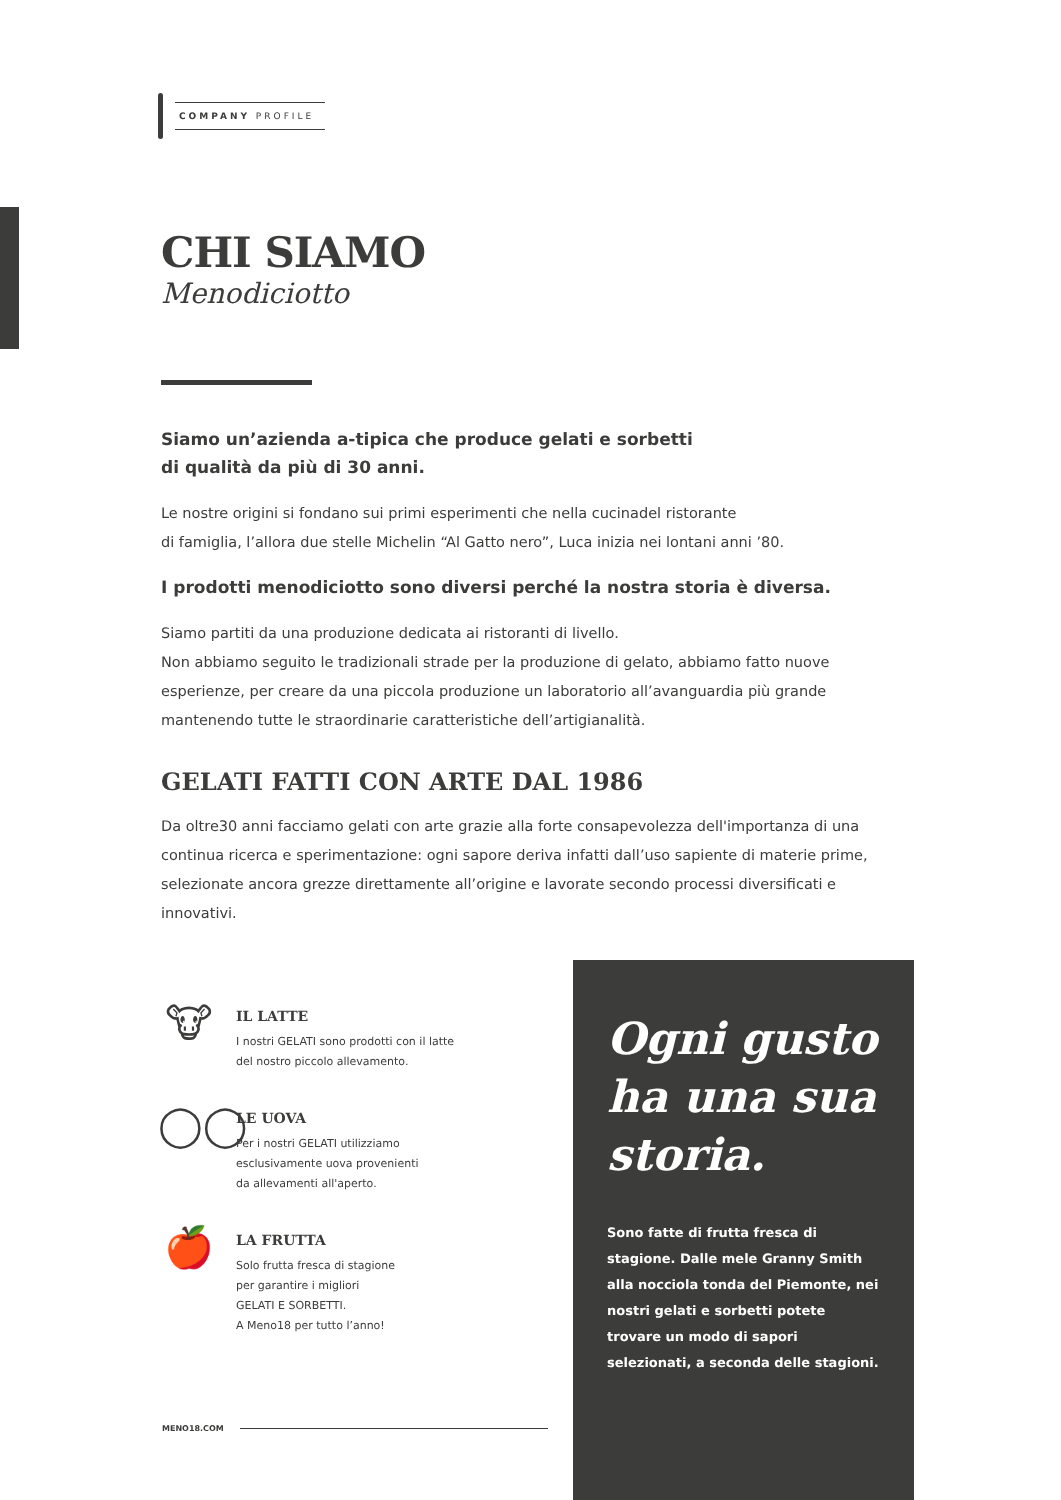COMPANY PROFILE
CHI SIAMO
Menodiciotto
Siamo un’azienda a-tipica che produce gelati e sorbetti
di qualità da più di 30 anni.
Le nostre origini si fondano sui primi esperimenti che nella cucinadel ristorante
di famiglia, l’allora due stelle Michelin “Al Gatto nero”, Luca inizia nei lontani anni ’80.
I prodotti menodiciotto sono diversi perché la nostra storia è diversa.
Siamo partiti da una produzione dedicata ai ristoranti di livello.
Non abbiamo seguito le tradizionali strade per la produzione di gelato, abbiamo fatto nuove esperienze, per creare da una piccola produzione un laboratorio all’avanguardia più grande mantenendo tutte le straordinarie caratteristiche dell’artigianalità.
GELATI FATTI CON ARTE DAL 1986
Da oltre30 anni facciamo gelati con arte grazie alla forte consapevolezza dell'importanza di una continua ricerca e sperimentazione: ogni sapore deriva infatti dall’uso sapiente di materie prime, selezionate ancora grezze direttamente all’origine e lavorate secondo processi diversificati e innovativi.
🐮
IL LATTE
I nostri GELATI sono prodotti con il latte
del nostro piccolo allevamento.
◯◯
LE UOVA
Per i nostri GELATI utilizziamo
esclusivamente uova provenienti
da allevamenti all'aperto.
🍎
LA FRUTTA
Solo frutta fresca di stagione
per garantire i migliori
GELATI E SORBETTI.
A Meno18 per tutto l’anno!
Ogni gusto ha una sua storia.
Sono fatte di frutta fresca di stagione. Dalle mele Granny Smith alla nocciola tonda del Piemonte, nei nostri gelati e sorbetti potete trovare un modo di sapori selezionati, a seconda delle stagioni.
MENO18.COM